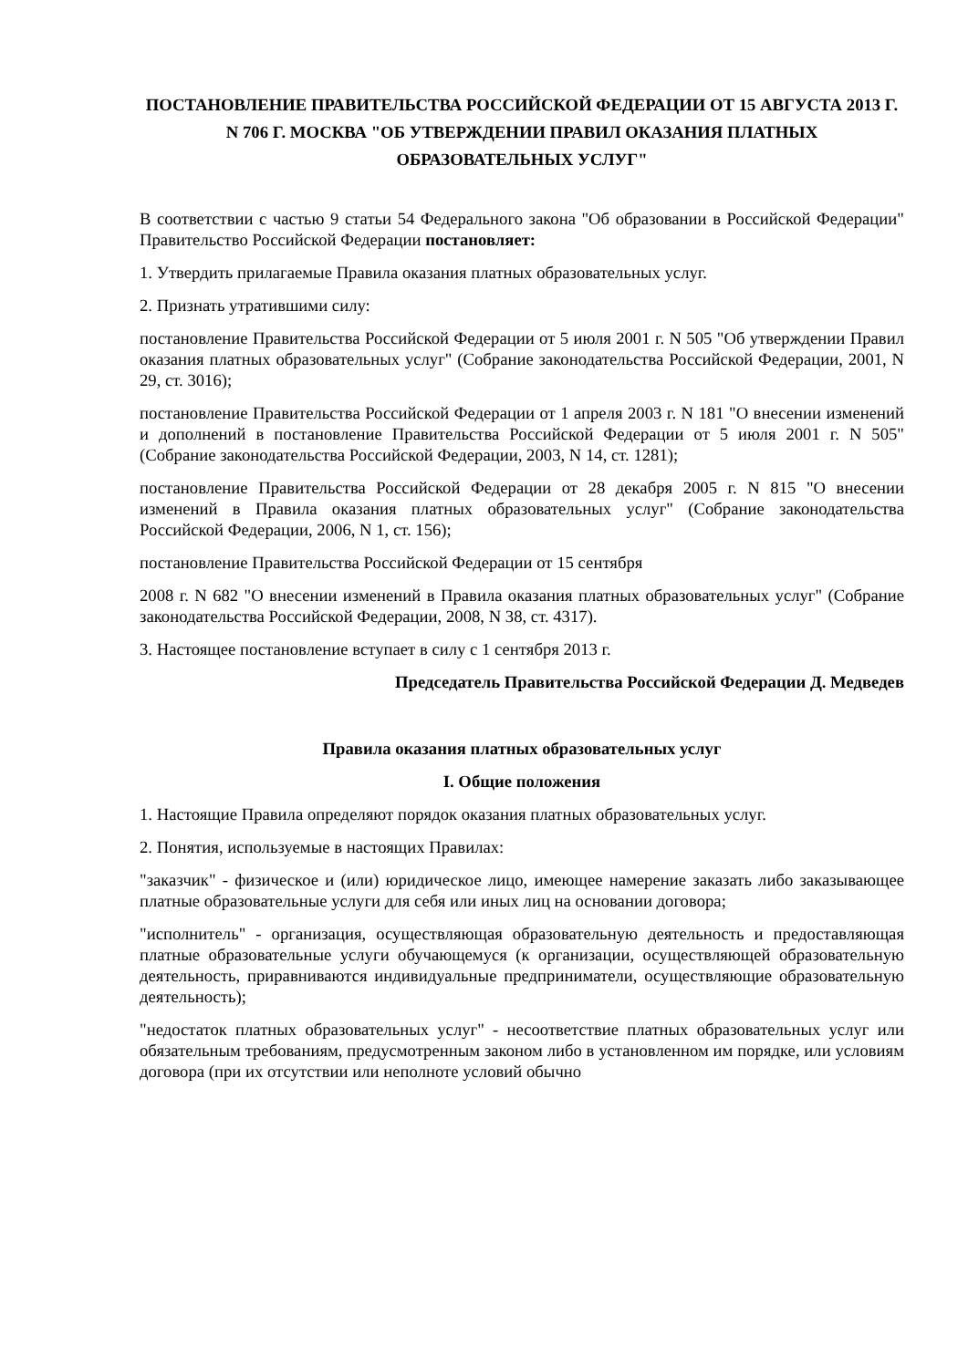ПОСТАНОВЛЕНИЕ ПРАВИТЕЛЬСТВА РОССИЙСКОЙ ФЕДЕРАЦИИ ОТ 15 АВГУСТА 2013 Г. N 706 Г. МОСКВА "ОБ УТВЕРЖДЕНИИ ПРАВИЛ ОКАЗАНИЯ ПЛАТНЫХ ОБРАЗОВАТЕЛЬНЫХ УСЛУГ"
В соответствии с частью 9 статьи 54 Федерального закона "Об образовании в Российской Федерации" Правительство Российской Федерации постановляет:
1. Утвердить прилагаемые Правила оказания платных образовательных услуг.
2. Признать утратившими силу:
постановление Правительства Российской Федерации от 5 июля 2001 г. N 505 "Об утверждении Правил оказания платных образовательных услуг" (Собрание законодательства Российской Федерации, 2001, N 29, ст. 3016);
постановление Правительства Российской Федерации от 1 апреля 2003 г. N 181 "О внесении изменений и дополнений в постановление Правительства Российской Федерации от 5 июля 2001 г. N 505" (Собрание законодательства Российской Федерации, 2003, N 14, ст. 1281);
постановление Правительства Российской Федерации от 28 декабря 2005 г. N 815 "О внесении изменений в Правила оказания платных образовательных услуг" (Собрание законодательства Российской Федерации, 2006, N 1, ст. 156);
постановление Правительства Российской Федерации от 15 сентября
2008 г. N 682 "О внесении изменений в Правила оказания платных образовательных услуг" (Собрание законодательства Российской Федерации, 2008, N 38, ст. 4317).
3. Настоящее постановление вступает в силу с 1 сентября 2013 г.
Председатель Правительства Российской Федерации Д. Медведев
Правила оказания платных образовательных услуг
I. Общие положения
1. Настоящие Правила определяют порядок оказания платных образовательных услуг.
2. Понятия, используемые в настоящих Правилах:
"заказчик" - физическое и (или) юридическое лицо, имеющее намерение заказать либо заказывающее платные образовательные услуги для себя или иных лиц на основании договора;
"исполнитель" - организация, осуществляющая образовательную деятельность и предоставляющая платные образовательные услуги обучающемуся (к организации, осуществляющей образовательную деятельность, приравниваются индивидуальные предприниматели, осуществляющие образовательную деятельность);
"недостаток платных образовательных услуг" - несоответствие платных образовательных услуг или обязательным требованиям, предусмотренным законом либо в установленном им порядке, или условиям договора (при их отсутствии или неполноте условий обычно